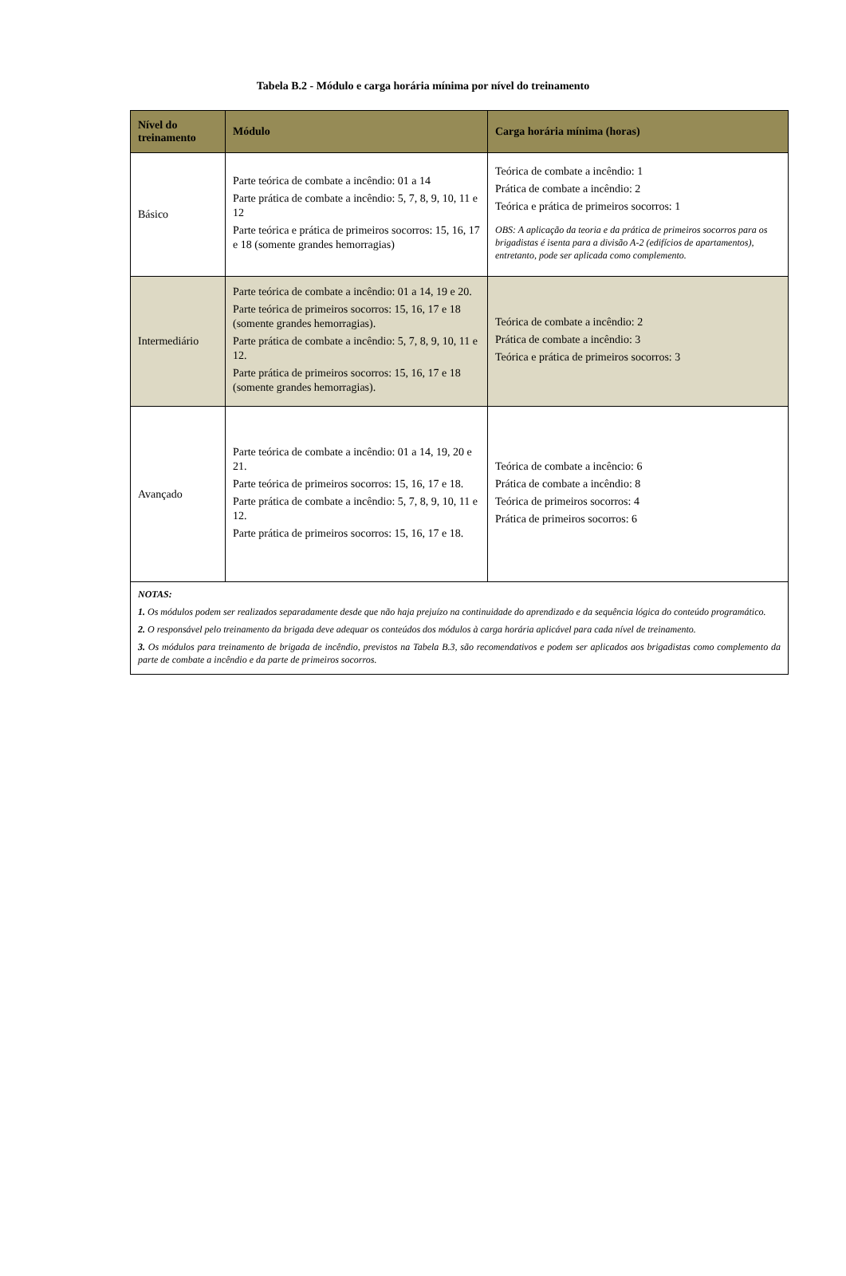Tabela B.2 - Módulo e carga horária mínima por nível do treinamento
| Nível do treinamento | Módulo | Carga horária mínima (horas) |
| --- | --- | --- |
| Básico | Parte teórica de combate a incêndio: 01 a 14 Parte prática de combate a incêndio: 5, 7, 8, 9, 10, 11 e 12 Parte teórica e prática de primeiros socorros: 15, 16, 17 e 18 (somente grandes hemorragias) | Teórica de combate a incêndio: 1 Prática de combate a incêndio: 2 Teórica e prática de primeiros socorros: 1 OBS: A aplicação da teoria e da prática de primeiros socorros para os brigadistas é isenta para a divisão A-2 (edifícios de apartamentos), entretanto, pode ser aplicada como complemento. |
| Intermediário | Parte teórica de combate a incêndio: 01 a 14, 19 e 20. Parte teórica de primeiros socorros: 15, 16, 17 e 18 (somente grandes hemorragias). Parte prática de combate a incêndio: 5, 7, 8, 9, 10, 11 e 12. Parte prática de primeiros socorros: 15, 16, 17 e 18 (somente grandes hemorragias). | Teórica de combate a incêndio: 2 Prática de combate a incêndio: 3 Teórica e prática de primeiros socorros: 3 |
| Avançado | Parte teórica de combate a incêndio: 01 a 14, 19, 20 e 21. Parte teórica de primeiros socorros: 15, 16, 17 e 18. Parte prática de combate a incêndio: 5, 7, 8, 9, 10, 11 e 12. Parte prática de primeiros socorros: 15, 16, 17 e 18. | Teórica de combate a incêncio: 6 Prática de combate a incêndio: 8 Teórica de primeiros socorros: 4 Prática de primeiros socorros: 6 |
| NOTAS: 1. Os módulos podem ser realizados separadamente desde que não haja prejuízo na continuidade do aprendizado e da sequência lógica do conteúdo programático. 2. O responsável pelo treinamento da brigada deve adequar os conteúdos dos módulos à carga horária aplicável para cada nível de treinamento. 3. Os módulos para treinamento de brigada de incêndio, previstos na Tabela B.3, são recomendativos e podem ser aplicados aos brigadistas como complemento da parte de combate a incêndio e da parte de primeiros socorros. | | |